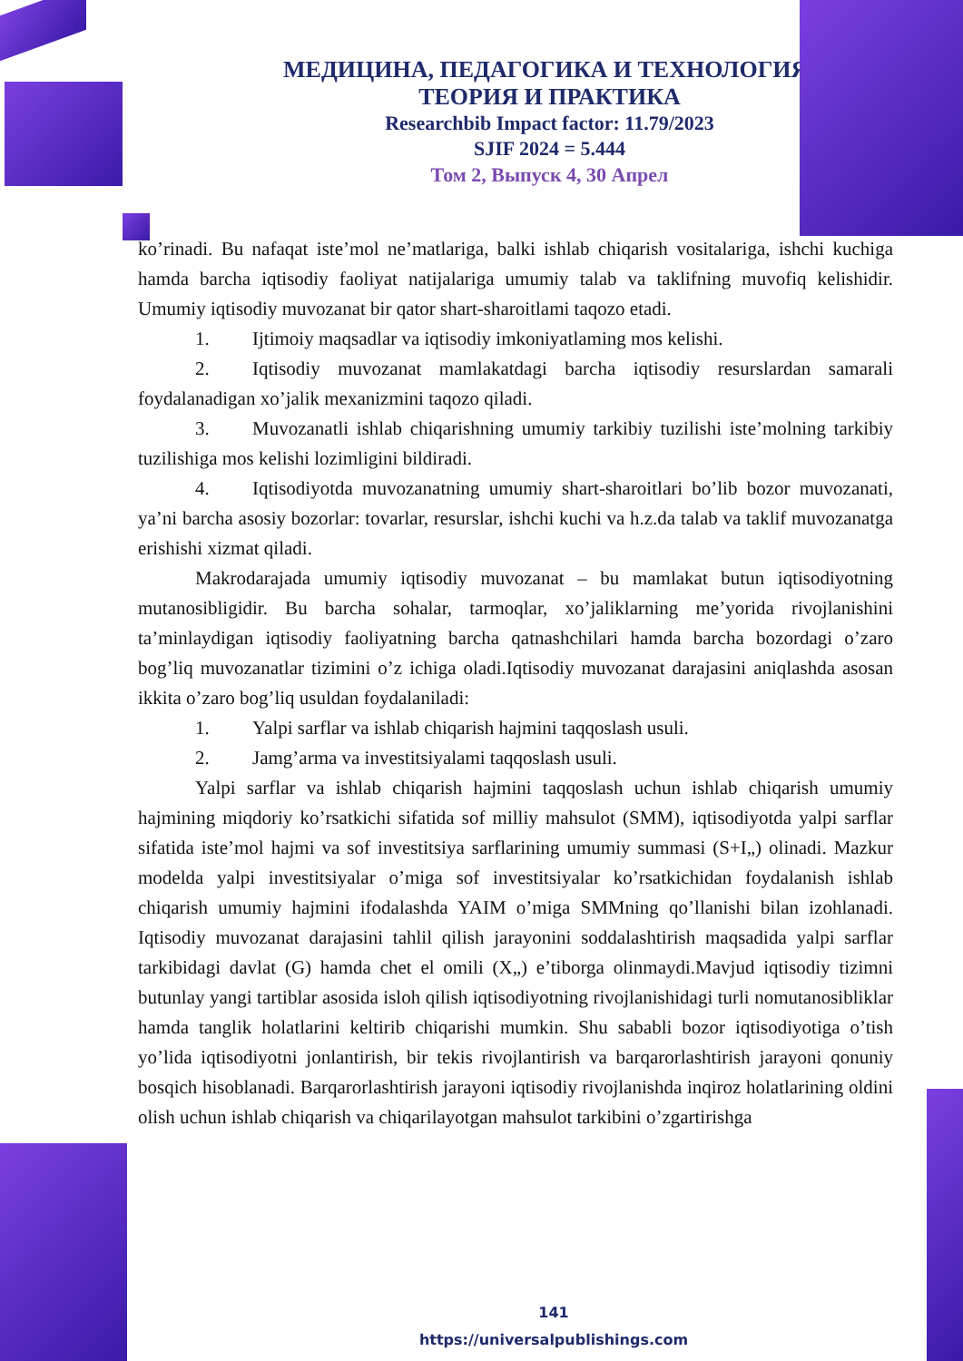МЕДИЦИНА, ПЕДАГОГИКА И ТЕХНОЛОГИЯ:
ТЕОРИЯ И ПРАКТИКА
Researchbib Impact factor: 11.79/2023
SJIF 2024 = 5.444
Том 2, Выпуск 4, 30 Апрел
ko’rinadi. Bu nafaqat iste’mol ne’matlariga, balki ishlab chiqarish vositalariga, ishchi kuchiga hamda barcha iqtisodiy faoliyat natijalariga umumiy talab va taklifning muvofiq kelishidir. Umumiy iqtisodiy muvozanat bir qator shart-sharoitlami taqozo etadi.
1. Ijtimoiy maqsadlar va iqtisodiy imkoniyatlaming mos kelishi.
2. Iqtisodiy muvozanat mamlakatdagi barcha iqtisodiy resurslardan samarali foydalanadigan xo’jalik mexanizmini taqozo qiladi.
3. Muvozanatli ishlab chiqarishning umumiy tarkibiy tuzilishi iste’molning tarkibiy tuzilishiga mos kelishi lozimligini bildiradi.
4. Iqtisodiyotda muvozanatning umumiy shart-sharoitlari bo’lib bozor muvozanati, ya’ni barcha asosiy bozorlar: tovarlar, resurslar, ishchi kuchi va h.z.da talab va taklif muvozanatga erishishi xizmat qiladi.
Makrodarajada umumiy iqtisodiy muvozanat – bu mamlakat butun iqtisodiyotning mutanosibligidir. Bu barcha sohalar, tarmoqlar, xo’jaliklarning me’yorida rivojlanishini ta’minlaydigan iqtisodiy faoliyatning barcha qatnashchilari hamda barcha bozordagi o’zaro bog’liq muvozanatlar tizimini o’z ichiga oladi.Iqtisodiy muvozanat darajasini aniqlashda asosan ikkita o’zaro bog’liq usuldan foydalaniladi:
1. Yalpi sarflar va ishlab chiqarish hajmini taqqoslash usuli.
2. Jamg’arma va investitsiyalami taqqoslash usuli.
Yalpi sarflar va ishlab chiqarish hajmini taqqoslash uchun ishlab chiqarish umumiy hajmining miqdoriy ko’rsatkichi sifatida sof milliy mahsulot (SMM), iqtisodiyotda yalpi sarflar sifatida iste’mol hajmi va sof investitsiya sarflarining umumiy summasi (S+I„) olinadi. Mazkur modelda yalpi investitsiyalar o’miga sof investitsiyalar ko’rsatkichidan foydalanish ishlab chiqarish umumiy hajmini ifodalashda YAIM o’miga SMMning qo’llanishi bilan izohlanadi. Iqtisodiy muvozanat darajasini tahlil qilish jarayonini soddalashtirish maqsadida yalpi sarflar tarkibidagi davlat (G) hamda chet el omili (X„) e’tiborga olinmaydi.Mavjud iqtisodiy tizimni butunlay yangi tartiblar asosida isloh qilish iqtisodiyotning rivojlanishidagi turli nomutanosibliklar hamda tanglik holatlarini keltirib chiqarishi mumkin. Shu sababli bozor iqtisodiyotiga o’tish yo’lida iqtisodiyotni jonlantirish, bir tekis rivojlantirish va barqarorlashtirish jarayoni qonuniy bosqich hisoblanadi. Barqarorlashtirish jarayoni iqtisodiy rivojlanishda inqiroz holatlarining oldini olish uchun ishlab chiqarish va chiqarilayotgan mahsulot tarkibini o’zgartirishga
141
https://universalpublishings.com